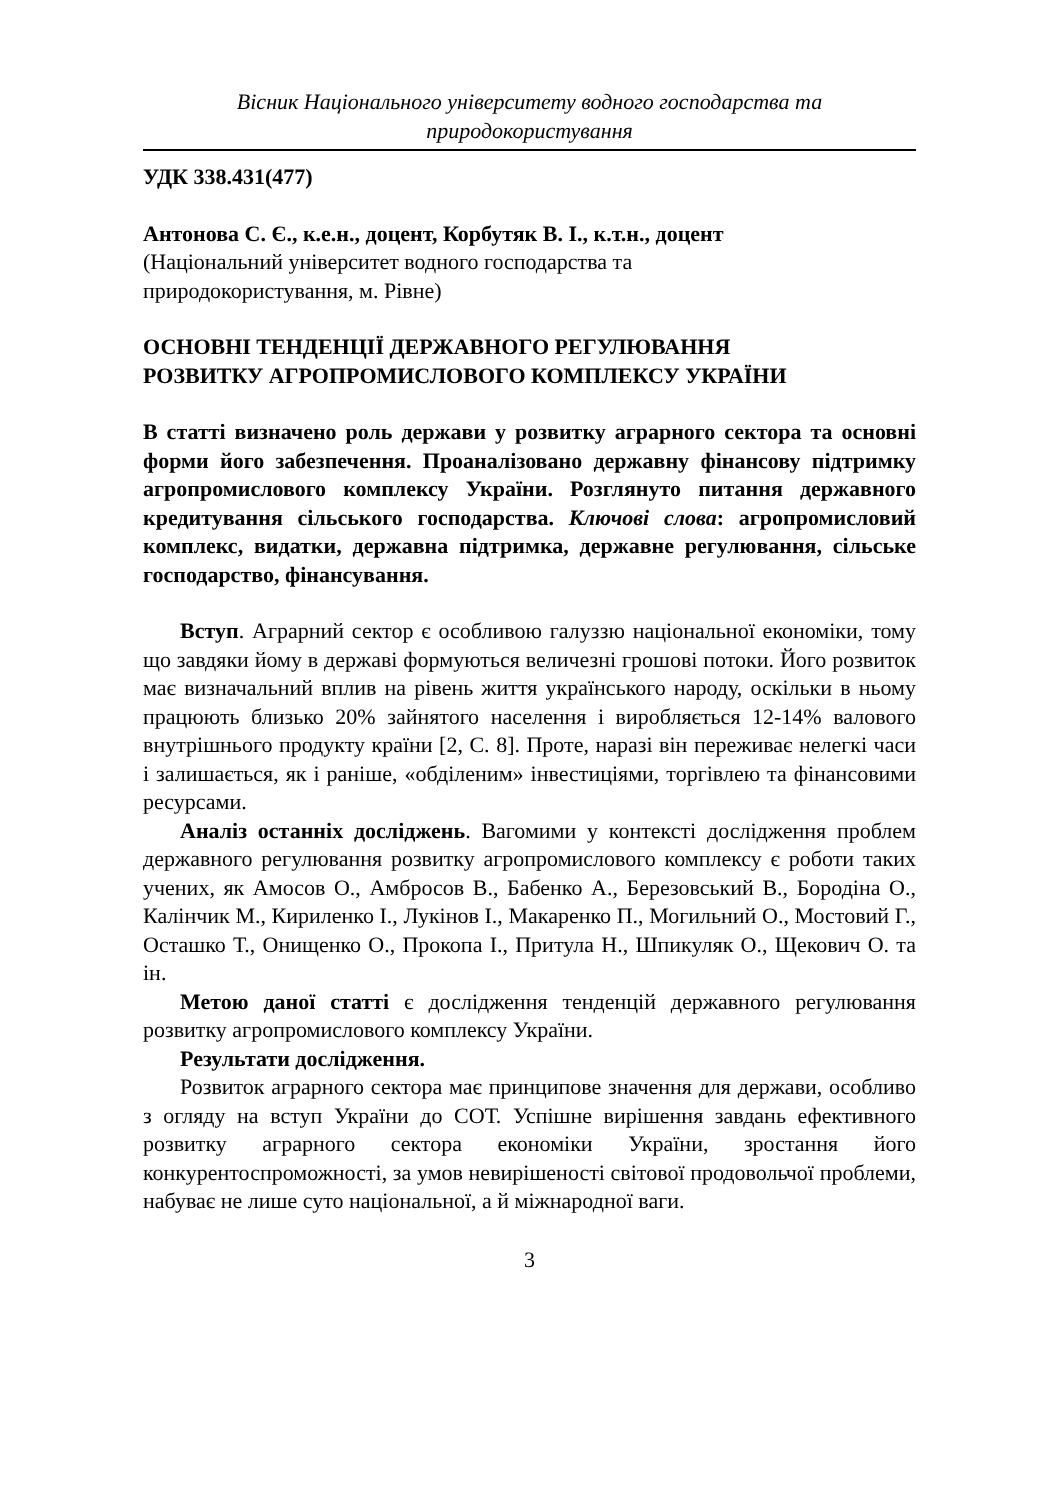Вісник Національного університету водного господарства та
природокористування
УДК 338.431(477)
Антонова С. Є., к.е.н., доцент, Корбутяк В. І., к.т.н., доцент
(Національний університет водного господарства та
природокористування, м. Рівне)
ОСНОВНІ ТЕНДЕНЦІЇ ДЕРЖАВНОГО РЕГУЛЮВАННЯ
РОЗВИТКУ АГРОПРОМИСЛОВОГО КОМПЛЕКСУ УКРАЇНИ
В статті визначено роль держави у розвитку аграрного сектора та основні форми його забезпечення. Проаналізовано державну фінансову підтримку агропромислового комплексу України. Розглянуто питання державного кредитування сільського господарства. Ключові слова: агропромисловий комплекс, видатки, державна підтримка, державне регулювання, сільське господарство, фінансування.
Вступ. Аграрний сектор є особливою галуззю національної економіки, тому що завдяки йому в державі формуються величезні грошові потоки. Його розвиток має визначальний вплив на рівень життя українського народу, оскільки в ньому працюють близько 20% зайнятого населення і виробляється 12-14% валового внутрішнього продукту країни [2, С. 8]. Проте, наразі він переживає нелегкі часи і залишається, як і раніше, «обділеним» інвестиціями, торгівлею та фінансовими ресурсами.
Аналіз останніх досліджень. Вагомими у контексті дослідження проблем державного регулювання розвитку агропромислового комплексу є роботи таких учених, як Амосов О., Амбросов В., Бабенко А., Березовський В., Бородіна О., Калінчик М., Кириленко І., Лукінов І., Макаренко П., Могильний О., Мостовий Г., Осташко Т., Онищенко О., Прокопа І., Притула Н., Шпикуляк О., Щекович О. та ін.
Метою даної статті є дослідження тенденцій державного регулювання розвитку агропромислового комплексу України.
Результати дослідження.
Розвиток аграрного сектора має принципове значення для держави, особливо з огляду на вступ України до СОТ. Успішне вирішення завдань ефективного розвитку аграрного сектора економіки України, зростання його конкурентоспроможності, за умов невирішеності світової продовольчої проблеми, набуває не лише суто національної, а й міжнародної ваги.
3